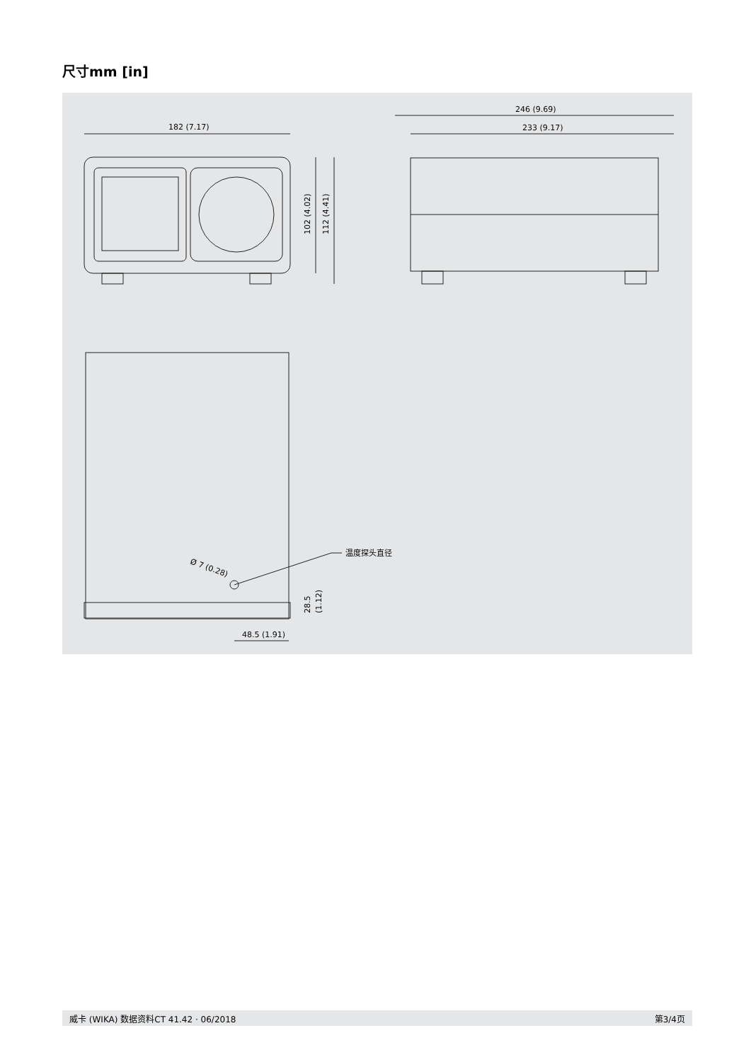尺寸mm [in]
182 (7.17)
102 (4.02)
112 (4.41)
246 (9.69)
233 (9.17)
温度探头直径
Ø 7 (0.28)
48.5 (1.91)
28.5
(1.12)
威卡 (WIKA) 数据资料CT 41.42 · 06/2018 第3/4页